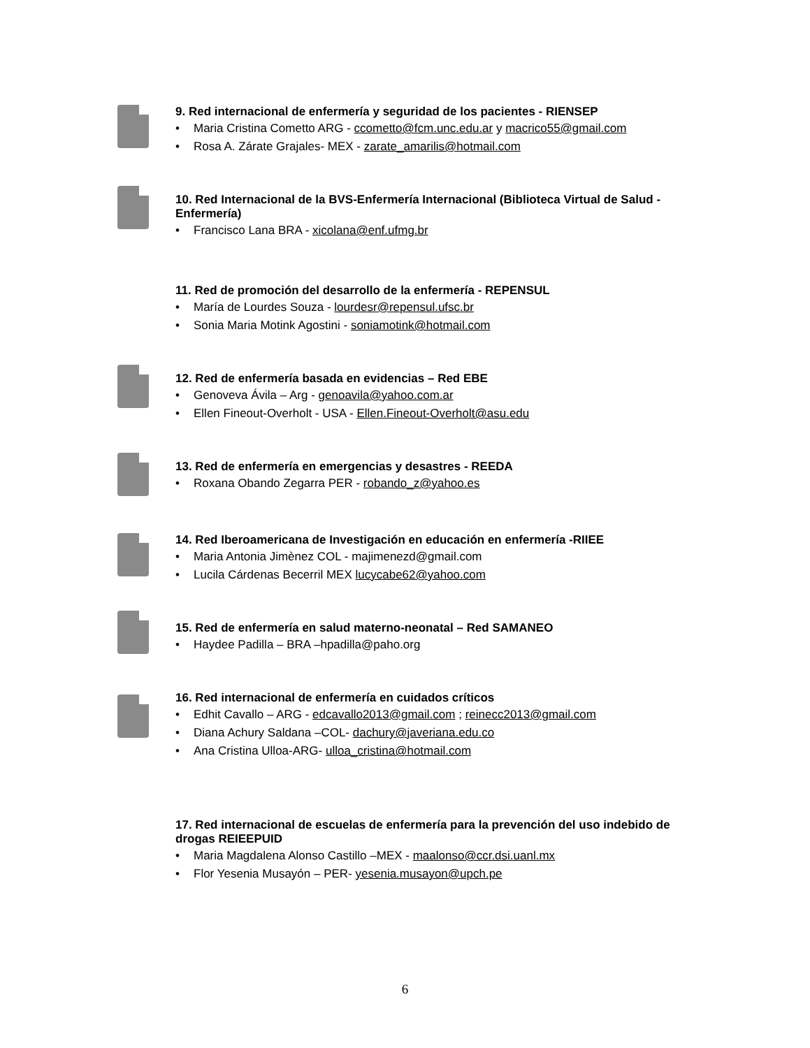9. Red internacional de enfermería y seguridad de los pacientes - RIENSEP
Maria Cristina Cometto ARG - ccometto@fcm.unc.edu.ar y macrico55@gmail.com
Rosa A. Zárate Grajales- MEX - zarate_amarilis@hotmail.com
10. Red Internacional de la BVS-Enfermería Internacional (Biblioteca Virtual de Salud - Enfermería)
Francisco Lana BRA - xicolana@enf.ufmg.br
11. Red de promoción del desarrollo de la enfermería - REPENSUL
María de Lourdes Souza - lourdesr@repensul.ufsc.br
Sonia Maria Motink Agostini - soniamotink@hotmail.com
12. Red de enfermería basada en evidencias – Red EBE
Genoveva Ávila – Arg - genoavila@yahoo.com.ar
Ellen Fineout-Overholt - USA - Ellen.Fineout-Overholt@asu.edu
13. Red de enfermería en emergencias y desastres - REEDA
Roxana Obando Zegarra PER - robando_z@yahoo.es
14. Red Iberoamericana de Investigación en educación en enfermería -RIIEE
Maria Antonia Jimènez COL - majimenezd@gmail.com
Lucila Cárdenas Becerril MEX lucycabe62@yahoo.com
15. Red de enfermería en salud materno-neonatal – Red SAMANEO
Haydee Padilla – BRA –hpadilla@paho.org
16. Red internacional de enfermería en cuidados críticos
Edhit Cavallo – ARG - edcavallo2013@gmail.com ; reinecc2013@gmail.com
Diana Achury Saldana –COL- dachury@javeriana.edu.co
Ana Cristina Ulloa-ARG- ulloa_cristina@hotmail.com
17. Red internacional de escuelas de enfermería para la prevención del uso indebido de drogas REIEEPUID
Maria Magdalena Alonso Castillo –MEX - maalonso@ccr.dsi.uanl.mx
Flor Yesenia Musayón – PER- yesenia.musayon@upch.pe
6